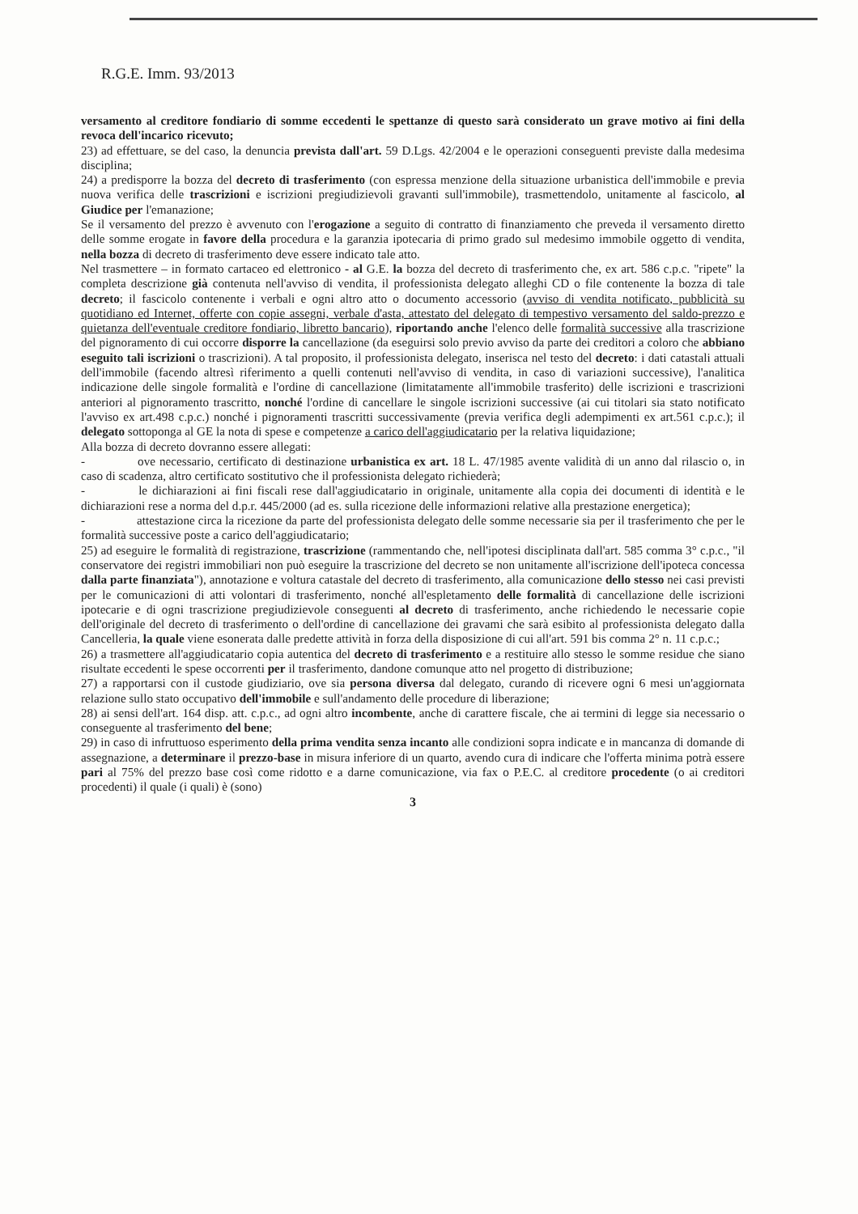R.G.E. Imm. 93/2013
versamento al creditore fondiario di somme eccedenti le spettanze di questo sarà considerato un grave motivo ai fini della revoca dell'incarico ricevuto;
23) ad effettuare, se del caso, la denuncia prevista dall'art. 59 D.Lgs. 42/2004 e le operazioni conseguenti previste dalla medesima disciplina;
24) a predisporre la bozza del decreto di trasferimento (con espressa menzione della situazione urbanistica dell'immobile e previa nuova verifica delle trascrizioni e iscrizioni pregiudizievoli gravanti sull'immobile), trasmettendolo, unitamente al fascicolo, al Giudice per l'emanazione;
Se il versamento del prezzo è avvenuto con l'erogazione a seguito di contratto di finanziamento che preveda il versamento diretto delle somme erogate in favore della procedura e la garanzia ipotecaria di primo grado sul medesimo immobile oggetto di vendita, nella bozza di decreto di trasferimento deve essere indicato tale atto.
Nel trasmettere – in formato cartaceo ed elettronico - al G.E. la bozza del decreto di trasferimento che, ex art. 586 c.p.c. "ripete" la completa descrizione già contenuta nell'avviso di vendita, il professionista delegato alleghi CD o file contenente la bozza di tale decreto; il fascicolo contenente i verbali e ogni altro atto o documento accessorio (avviso di vendita notificato, pubblicità su quotidiano ed Internet, offerte con copie assegni, verbale d'asta, attestato del delegato di tempestivo versamento del saldo-prezzo e quietanza dell'eventuale creditore fondiario, libretto bancario), riportando anche l'elenco delle formalità successive alla trascrizione del pignoramento di cui occorre disporre la cancellazione (da eseguirsi solo previo avviso da parte dei creditori a coloro che abbiano eseguito tali iscrizioni o trascrizioni). A tal proposito, il professionista delegato, inserisca nel testo del decreto: i dati catastali attuali dell'immobile (facendo altresì riferimento a quelli contenuti nell'avviso di vendita, in caso di variazioni successive), l'analitica indicazione delle singole formalità e l'ordine di cancellazione (limitatamente all'immobile trasferito) delle iscrizioni e trascrizioni anteriori al pignoramento trascritto, nonché l'ordine di cancellare le singole iscrizioni successive (ai cui titolari sia stato notificato l'avviso ex art.498 c.p.c.) nonché i pignoramenti trascritti successivamente (previa verifica degli adempimenti ex art.561 c.p.c.); il delegato sottoponga al GE la nota di spese e competenze a carico dell'aggiudicatario per la relativa liquidazione;
Alla bozza di decreto dovranno essere allegati:
- ove necessario, certificato di destinazione urbanistica ex art. 18 L. 47/1985 avente validità di un anno dal rilascio o, in caso di scadenza, altro certificato sostitutivo che il professionista delegato richiederà;
- le dichiarazioni ai fini fiscali rese dall'aggiudicatario in originale, unitamente alla copia dei documenti di identità e le dichiarazioni rese a norma del d.p.r. 445/2000 (ad es. sulla ricezione delle informazioni relative alla prestazione energetica);
- attestazione circa la ricezione da parte del professionista delegato delle somme necessarie sia per il trasferimento che per le formalità successive poste a carico dell'aggiudicatario;
25) ad eseguire le formalità di registrazione, trascrizione (rammentando che, nell'ipotesi disciplinata dall'art. 585 comma 3° c.p.c., "il conservatore dei registri immobiliari non può eseguire la trascrizione del decreto se non unitamente all'iscrizione dell'ipoteca concessa dalla parte finanziata"), annotazione e voltura catastale del decreto di trasferimento, alla comunicazione dello stesso nei casi previsti per le comunicazioni di atti volontari di trasferimento, nonché all'espletamento delle formalità di cancellazione delle iscrizioni ipotecarie e di ogni trascrizione pregiudizievole conseguenti al decreto di trasferimento, anche richiedendo le necessarie copie dell'originale del decreto di trasferimento o dell'ordine di cancellazione dei gravami che sarà esibito al professionista delegato dalla Cancelleria, la quale viene esonerata dalle predette attività in forza della disposizione di cui all'art. 591 bis comma 2° n. 11 c.p.c.;
26) a trasmettere all'aggiudicatario copia autentica del decreto di trasferimento e a restituire allo stesso le somme residue che siano risultate eccedenti le spese occorrenti per il trasferimento, dandone comunque atto nel progetto di distribuzione;
27) a rapportarsi con il custode giudiziario, ove sia persona diversa dal delegato, curando di ricevere ogni 6 mesi un'aggiornata relazione sullo stato occupativo dell'immobile e sull'andamento delle procedure di liberazione;
28) ai sensi dell'art. 164 disp. att. c.p.c., ad ogni altro incombente, anche di carattere fiscale, che ai termini di legge sia necessario o conseguente al trasferimento del bene;
29) in caso di infruttuoso esperimento della prima vendita senza incanto alle condizioni sopra indicate e in mancanza di domande di assegnazione, a determinare il prezzo-base in misura inferiore di un quarto, avendo cura di indicare che l'offerta minima potrà essere pari al 75% del prezzo base così come ridotto e a darne comunicazione, via fax o P.E.C. al creditore procedente (o ai creditori procedenti) il quale (i quali) è (sono)
3